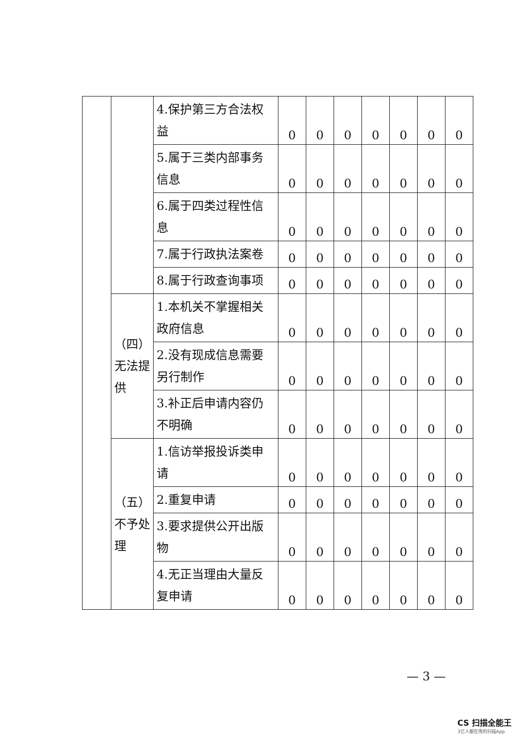| | | 4.保护第三方合法权益 | 0 | 0 | 0 | 0 | 0 | 0 | 0 |
| | | 5.属于三类内部事务信息 | 0 | 0 | 0 | 0 | 0 | 0 | 0 |
| | | 6.属于四类过程性信息 | 0 | 0 | 0 | 0 | 0 | 0 | 0 |
| | | 7.属于行政执法案卷 | 0 | 0 | 0 | 0 | 0 | 0 | 0 |
| | | 8.属于行政查询事项 | 0 | 0 | 0 | 0 | 0 | 0 | 0 |
| | （四）无法提供 | 1.本机关不掌握相关政府信息 | 0 | 0 | 0 | 0 | 0 | 0 | 0 |
| | | 2.没有现成信息需要另行制作 | 0 | 0 | 0 | 0 | 0 | 0 | 0 |
| | | 3.补正后申请内容仍不明确 | 0 | 0 | 0 | 0 | 0 | 0 | 0 |
| | （五）不予处理 | 1.信访举报投诉类申请 | 0 | 0 | 0 | 0 | 0 | 0 | 0 |
| | | 2.重复申请 | 0 | 0 | 0 | 0 | 0 | 0 | 0 |
| | | 3.要求提供公开出版物 | 0 | 0 | 0 | 0 | 0 | 0 | 0 |
| | | 4.无正当理由大量反复申请 | 0 | 0 | 0 | 0 | 0 | 0 | 0 |
— 3 —
CS 扫描全能王
3亿人都在用的扫描App